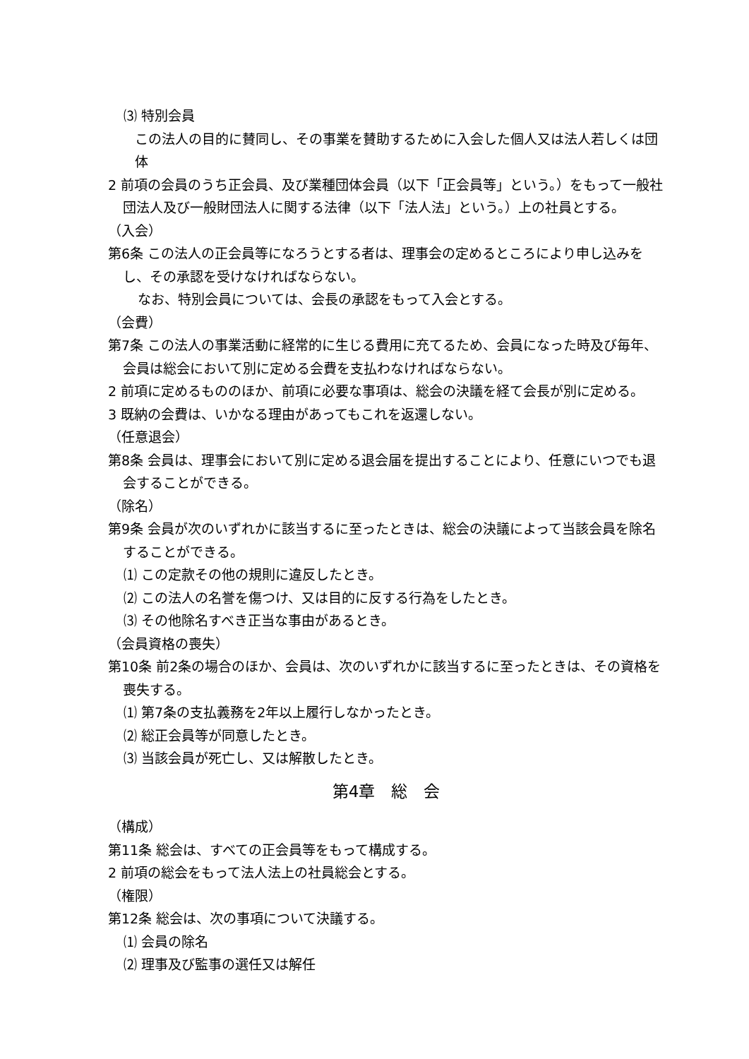⑶ 特別会員
この法人の目的に賛同し、その事業を賛助するために入会した個人又は法人若しくは団体
2 前項の会員のうち正会員、及び業種団体会員（以下「正会員等」という。）をもって一般社団法人及び一般財団法人に関する法律（以下「法人法」という。）上の社員とする。
（入会）
第6条 この法人の正会員等になろうとする者は、理事会の定めるところにより申し込みをし、その承認を受けなければならない。
なお、特別会員については、会長の承認をもって入会とする。
（会費）
第7条 この法人の事業活動に経常的に生じる費用に充てるため、会員になった時及び毎年、会員は総会において別に定める会費を支払わなければならない。
2 前項に定めるもののほか、前項に必要な事項は、総会の決議を経て会長が別に定める。
3 既納の会費は、いかなる理由があってもこれを返還しない。
（任意退会）
第8条 会員は、理事会において別に定める退会届を提出することにより、任意にいつでも退会することができる。
（除名）
第9条 会員が次のいずれかに該当するに至ったときは、総会の決議によって当該会員を除名することができる。
⑴ この定款その他の規則に違反したとき。
⑵ この法人の名誉を傷つけ、又は目的に反する行為をしたとき。
⑶ その他除名すべき正当な事由があるとき。
（会員資格の喪失）
第10条 前2条の場合のほか、会員は、次のいずれかに該当するに至ったときは、その資格を喪失する。
⑴ 第7条の支払義務を2年以上履行しなかったとき。
⑵ 総正会員等が同意したとき。
⑶ 当該会員が死亡し、又は解散したとき。
第4章　総　会
（構成）
第11条 総会は、すべての正会員等をもって構成する。
2 前項の総会をもって法人法上の社員総会とする。
（権限）
第12条 総会は、次の事項について決議する。
⑴ 会員の除名
⑵ 理事及び監事の選任又は解任